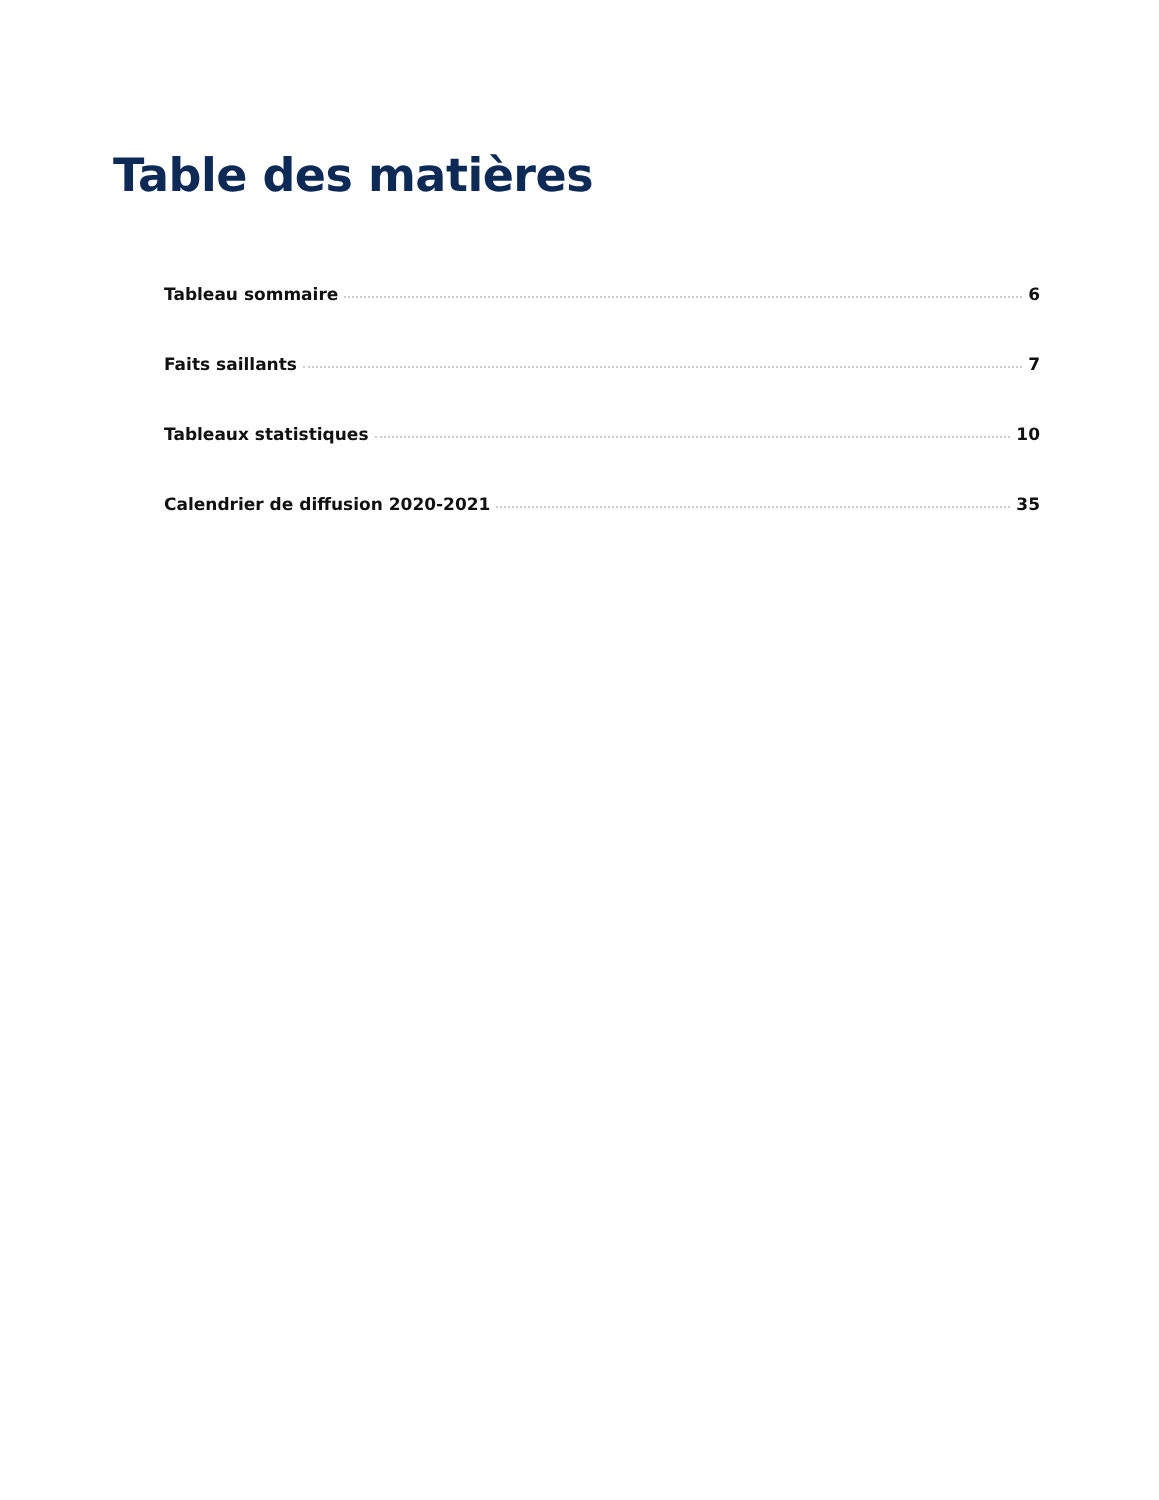Table des matières
Tableau sommaire 6
Faits saillants 7
Tableaux statistiques 10
Calendrier de diffusion 2020-2021 35